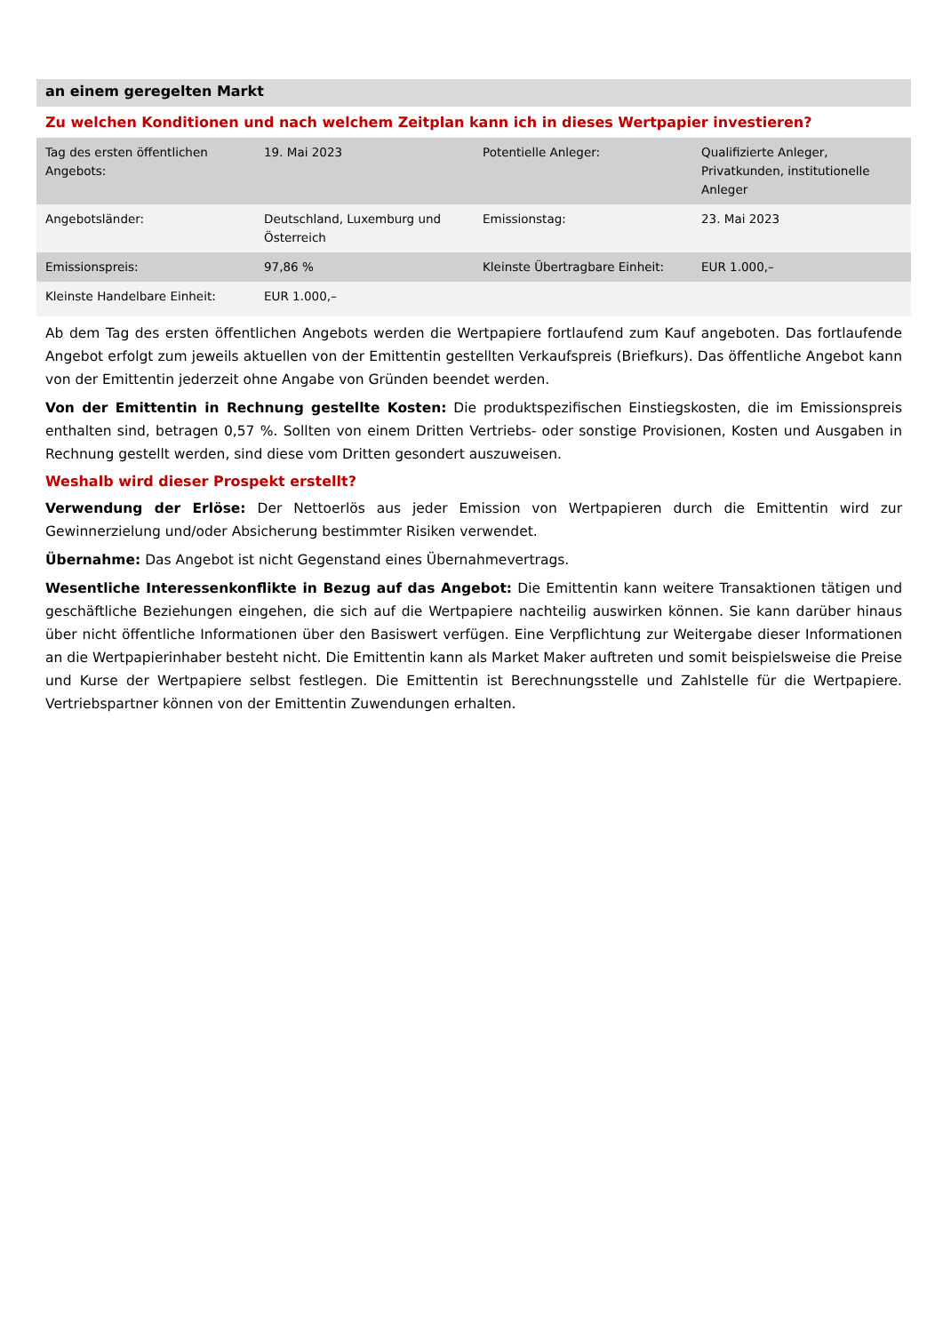an einem geregelten Markt
Zu welchen Konditionen und nach welchem Zeitplan kann ich in dieses Wertpapier investieren?
| Tag des ersten öffentlichen Angebots: | 19. Mai 2023 | Potentielle Anleger: | Qualifizierte Anleger, Privatkunden, institutionelle Anleger |
| Angebotsländer: | Deutschland, Luxemburg und Österreich | Emissionstag: | 23. Mai 2023 |
| Emissionspreis: | 97,86 % | Kleinste Übertragbare Einheit: | EUR 1.000,– |
| Kleinste Handelbare Einheit: | EUR 1.000,– | | |
Ab dem Tag des ersten öffentlichen Angebots werden die Wertpapiere fortlaufend zum Kauf angeboten. Das fortlaufende Angebot erfolgt zum jeweils aktuellen von der Emittentin gestellten Verkaufspreis (Briefkurs). Das öffentliche Angebot kann von der Emittentin jederzeit ohne Angabe von Gründen beendet werden.
Von der Emittentin in Rechnung gestellte Kosten: Die produktspezifischen Einstiegskosten, die im Emissionspreis enthalten sind, betragen 0,57 %. Sollten von einem Dritten Vertriebs- oder sonstige Provisionen, Kosten und Ausgaben in Rechnung gestellt werden, sind diese vom Dritten gesondert auszuweisen.
Weshalb wird dieser Prospekt erstellt?
Verwendung der Erlöse: Der Nettoerlös aus jeder Emission von Wertpapieren durch die Emittentin wird zur Gewinnerzielung und/oder Absicherung bestimmter Risiken verwendet.
Übernahme: Das Angebot ist nicht Gegenstand eines Übernahmevertrags.
Wesentliche Interessenkonflikte in Bezug auf das Angebot: Die Emittentin kann weitere Transaktionen tätigen und geschäftliche Beziehungen eingehen, die sich auf die Wertpapiere nachteilig auswirken können. Sie kann darüber hinaus über nicht öffentliche Informationen über den Basiswert verfügen. Eine Verpflichtung zur Weitergabe dieser Informationen an die Wertpapierinhaber besteht nicht. Die Emittentin kann als Market Maker auftreten und somit beispielsweise die Preise und Kurse der Wertpapiere selbst festlegen. Die Emittentin ist Berechnungsstelle und Zahlstelle für die Wertpapiere. Vertriebspartner können von der Emittentin Zuwendungen erhalten.